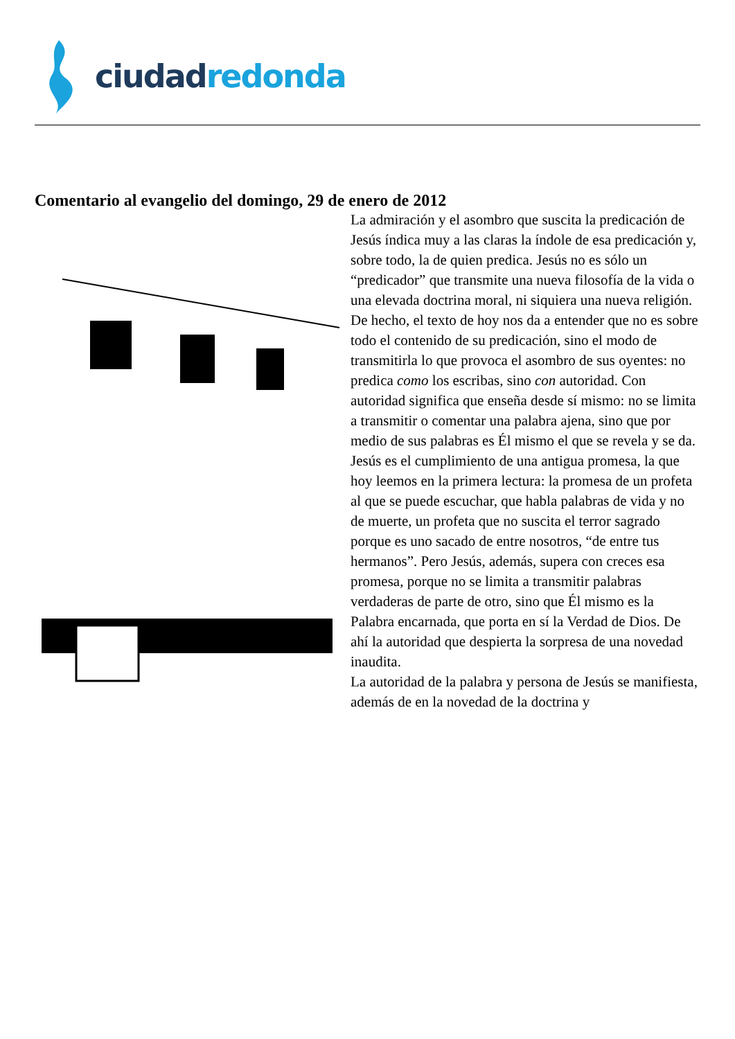ciudad redonda
Comentario al evangelio del domingo, 29 de enero de 2012
La admiración y el asombro que suscita la predicación de Jesús índica muy a las claras la índole de esa predicación y, sobre todo, la de quien predica. Jesús no es sólo un “predicador” que transmite una nueva filosofía de la vida o una elevada doctrina moral, ni siquiera una nueva religión. De hecho, el texto de hoy nos da a entender que no es sobre todo el contenido de su predicación, sino el modo de transmitirla lo que provoca el asombro de sus oyentes: no predica como los escribas, sino con autoridad. Con autoridad significa que enseña desde sí mismo: no se limita a transmitir o comentar una palabra ajena, sino que por medio de sus palabras es Él mismo el que se revela y se da. Jesús es el cumplimiento de una antigua promesa, la que hoy leemos en la primera lectura: la promesa de un profeta al que se puede escuchar, que habla palabras de vida y no de muerte, un profeta que no suscita el terror sagrado porque es uno sacado de entre nosotros, “de entre tus hermanos”. Pero Jesús, además, supera con creces esa promesa, porque no se limita a transmitir palabras verdaderas de parte de otro, sino que Él mismo es la Palabra encarnada, que porta en sí la Verdad de Dios. De ahí la autoridad que despierta la sorpresa de una novedad inaudita.
La autoridad de la palabra y persona de Jesús se manifiesta, además de en la novedad de la doctrina y